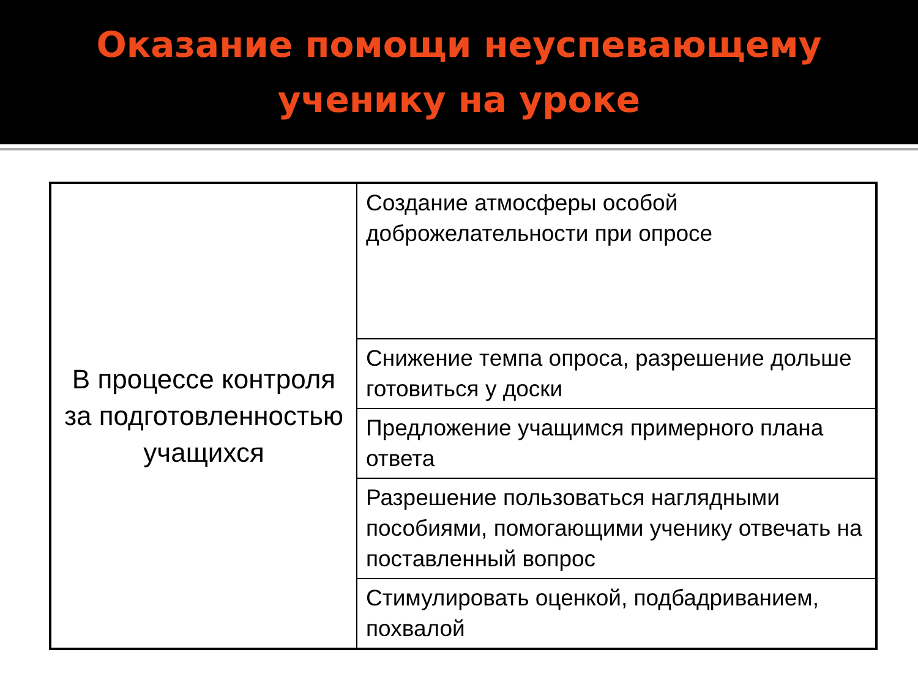Оказание помощи неуспевающему
ученику на уроке
| В процессе контроля за подготовленностью учащихся | Создание атмосферы особой доброжелательности при опросе |
| | Снижение темпа опроса, разрешение дольше готовиться у доски |
| | Предложение учащимся примерного плана ответа |
| | Разрешение пользоваться наглядными пособиями, помогающими ученику отвечать на поставленный вопрос |
| | Стимулировать оценкой, подбадриванием, похвалой |